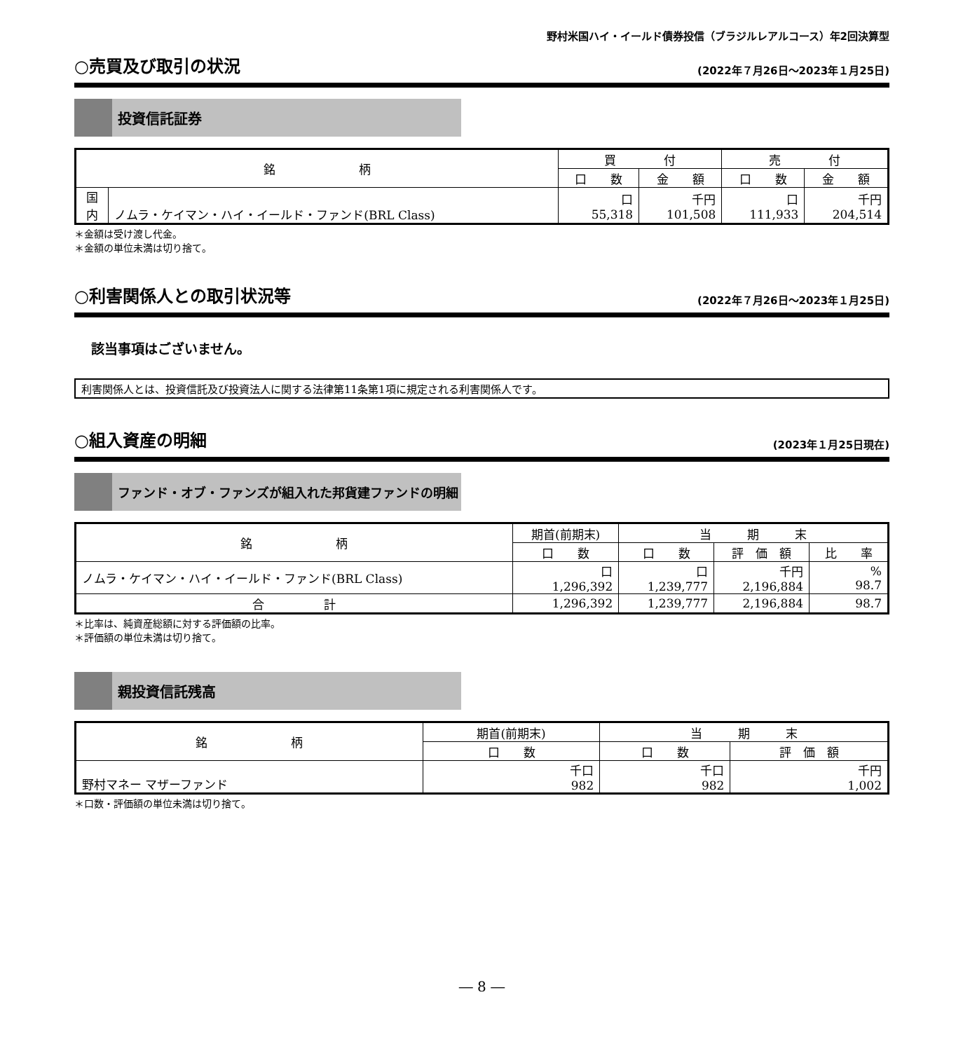野村米国ハイ・イールド債券投信（ブラジルレアルコース）年2回決算型
○売買及び取引の状況
(2022年７月26日～2023年１月25日)
投資信託証券
| 銘 柄 | | 買 付 | | 売 付 | |
| --- | --- | --- | --- | --- | --- |
| | | 口 数 | 金 額 | 口 数 | 金 額 |
| 国 内 | ノムラ・ケイマン・ハイ・イールド・ファンド(BRL Class) | 口 55,318 | 千円 101,508 | 口 111,933 | 千円 204,514 |
＊金額は受け渡し代金。
＊金額の単位未満は切り捨て。
○利害関係人との取引状況等
(2022年７月26日～2023年１月25日)
該当事項はございません。
利害関係人とは、投資信託及び投資法人に関する法律第11条第1項に規定される利害関係人です。
○組入資産の明細
(2023年１月25日現在)
ファンド・オブ・ファンズが組入れた邦貨建ファンドの明細
| 銘 柄 | 期首(前期末) | 当 期 末 | | |
| --- | --- | --- | --- | --- |
| | 口 数 | 口 数 | 評 価 額 | 比 率 |
| ノムラ・ケイマン・ハイ・イールド・ファンド(BRL Class) | 口 1,296,392 | 口 1,239,777 | 千円 2,196,884 | % 98.7 |
| 合 計 | 1,296,392 | 1,239,777 | 2,196,884 | 98.7 |
＊比率は、純資産総額に対する評価額の比率。
＊評価額の単位未満は切り捨て。
親投資信託残高
| 銘 柄 | 期首(前期末) | 当 期 末 | |
| --- | --- | --- | --- |
| | 口 数 | 口 数 | 評 価 額 |
| 野村マネー マザーファンド | 千口 982 | 千口 982 | 千円 1,002 |
＊口数・評価額の単位未満は切り捨て。
― 8 ―